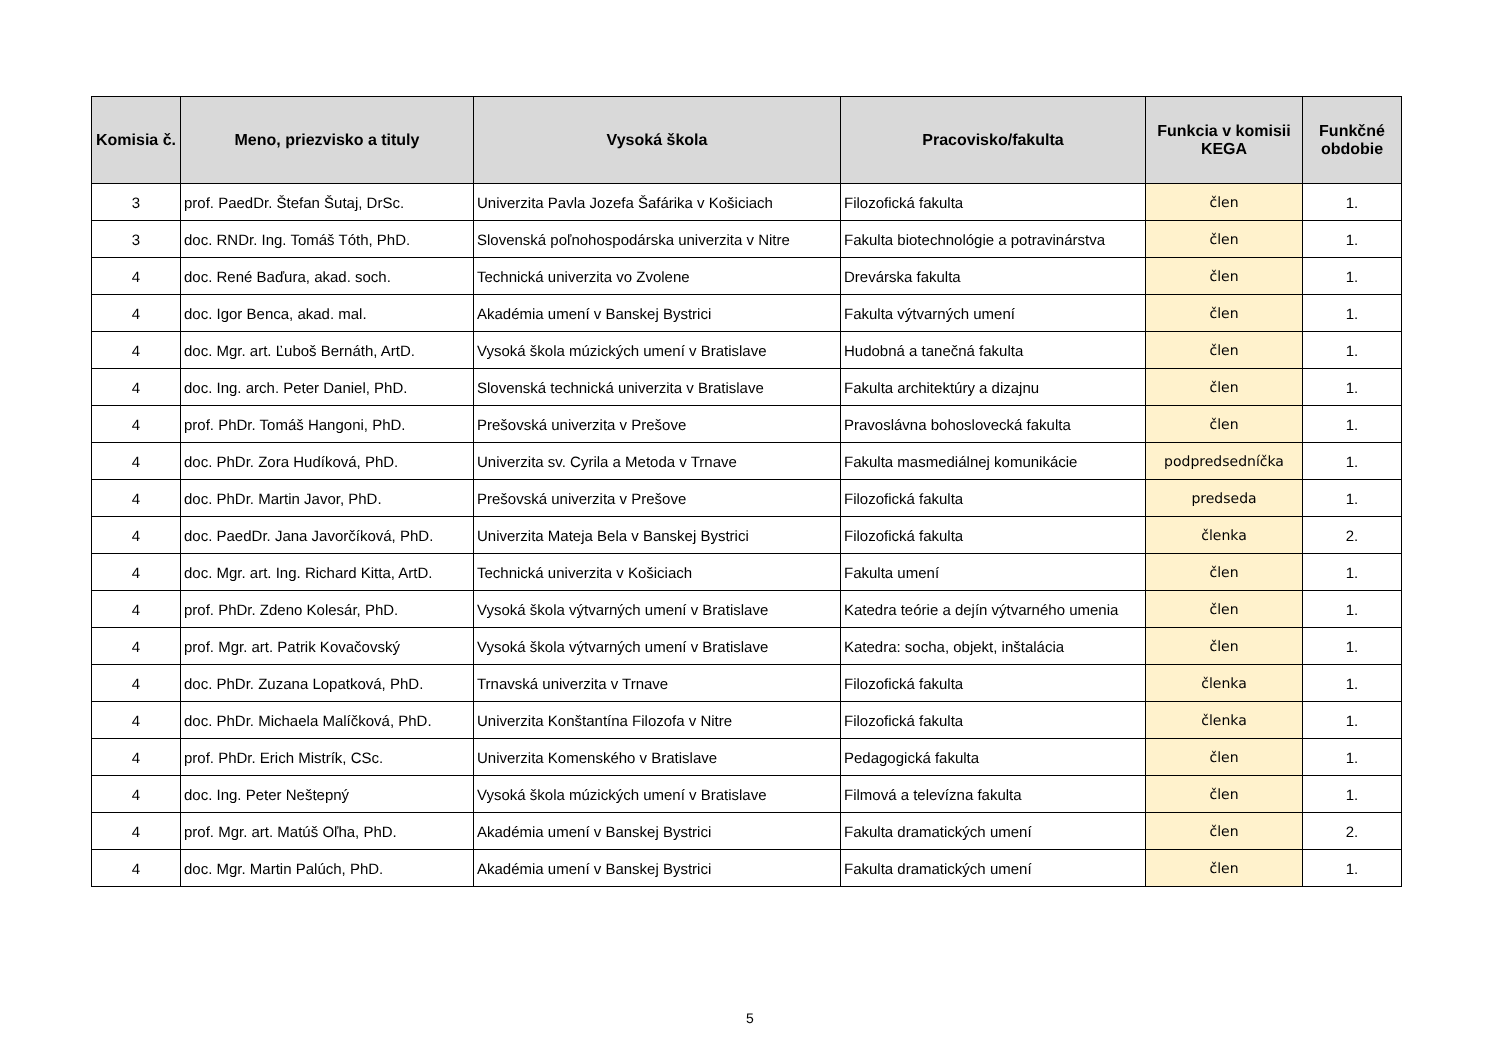| Komisia č. | Meno, priezvisko a tituly | Vysoká škola | Pracovisko/fakulta | Funkcia v komisii KEGA | Funkčné obdobie |
| --- | --- | --- | --- | --- | --- |
| 3 | prof. PaedDr. Štefan Šutaj, DrSc. | Univerzita Pavla Jozefa Šafárika v Košiciach | Filozofická fakulta | člen | 1. |
| 3 | doc. RNDr. Ing. Tomáš Tóth, PhD. | Slovenská poľnohospodárska univerzita v Nitre | Fakulta biotechnológie a potravinárstva | člen | 1. |
| 4 | doc. René Baďura, akad. soch. | Technická univerzita vo Zvolene | Drevárska fakulta | člen | 1. |
| 4 | doc. Igor Benca, akad. mal. | Akadémia umení v Banskej Bystrici | Fakulta výtvarných umení | člen | 1. |
| 4 | doc. Mgr. art. Ľuboš Bernáth, ArtD. | Vysoká škola múzických umení v Bratislave | Hudobná a tanečná fakulta | člen | 1. |
| 4 | doc. Ing. arch. Peter Daniel, PhD. | Slovenská technická univerzita v Bratislave | Fakulta architektúry a dizajnu | člen | 1. |
| 4 | prof. PhDr. Tomáš Hangoni, PhD. | Prešovská univerzita v Prešove | Pravoslávna bohoslovecká fakulta | člen | 1. |
| 4 | doc. PhDr. Zora Hudíková, PhD. | Univerzita sv. Cyrila a Metoda v Trnave | Fakulta masmediálnej komunikácie | podpredsedníčka | 1. |
| 4 | doc. PhDr. Martin Javor, PhD. | Prešovská univerzita v Prešove | Filozofická fakulta | predseda | 1. |
| 4 | doc. PaedDr. Jana Javorčíková, PhD. | Univerzita Mateja Bela v Banskej Bystrici | Filozofická fakulta | členka | 2. |
| 4 | doc. Mgr. art. Ing. Richard Kitta, ArtD. | Technická univerzita v Košiciach | Fakulta umení | člen | 1. |
| 4 | prof. PhDr. Zdeno Kolesár, PhD. | Vysoká škola výtvarných umení v Bratislave | Katedra teórie a dejín výtvarného umenia | člen | 1. |
| 4 | prof. Mgr. art. Patrik Kovačovský | Vysoká škola výtvarných umení v Bratislave | Katedra: socha, objekt, inštalácia | člen | 1. |
| 4 | doc. PhDr. Zuzana Lopatková, PhD. | Trnavská univerzita v Trnave | Filozofická fakulta | členka | 1. |
| 4 | doc. PhDr. Michaela Malíčková, PhD. | Univerzita Konštantína Filozofa v Nitre | Filozofická fakulta | členka | 1. |
| 4 | prof. PhDr. Erich Mistrík, CSc. | Univerzita Komenského v Bratislave | Pedagogická fakulta | člen | 1. |
| 4 | doc. Ing. Peter Neštepný | Vysoká škola múzických umení v Bratislave | Filmová a televízna fakulta | člen | 1. |
| 4 | prof. Mgr. art. Matúš Oľha, PhD. | Akadémia umení v Banskej Bystrici | Fakulta dramatických umení | člen | 2. |
| 4 | doc. Mgr. Martin Palúch, PhD. | Akadémia umení v Banskej Bystrici | Fakulta dramatických umení | člen | 1. |
5